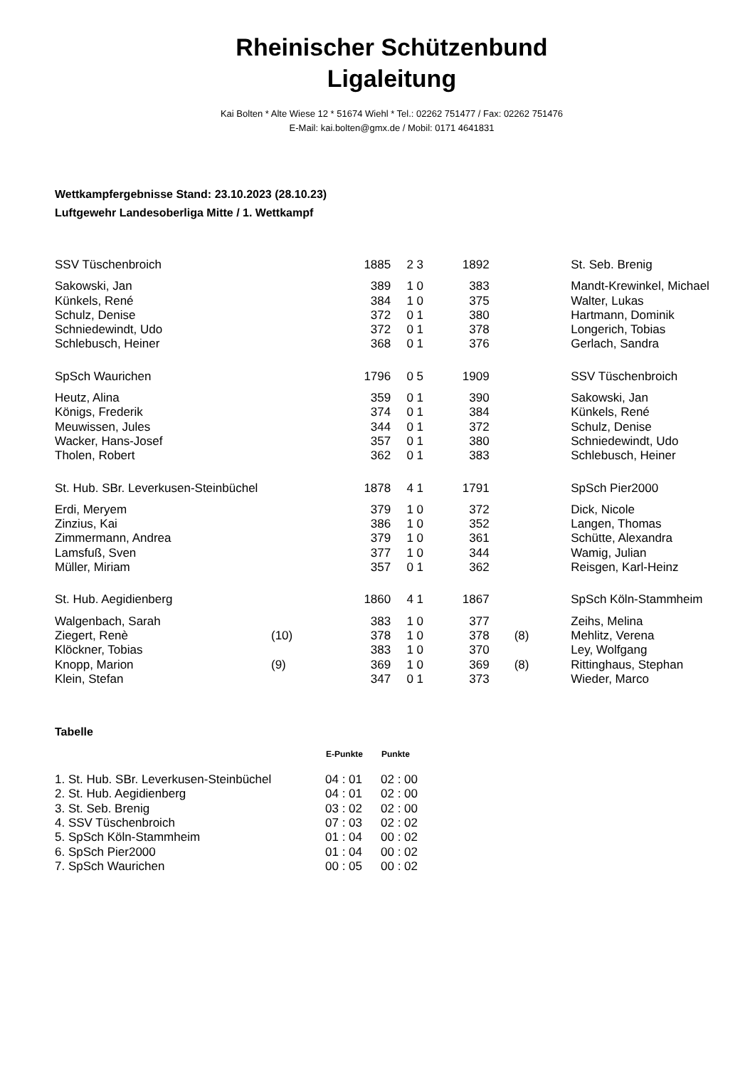Rheinischer Schützenbund
Ligaleitung
Kai Bolten * Alte Wiese 12 * 51674 Wiehl * Tel.: 02262 751477 / Fax: 02262 751476
E-Mail: kai.bolten@gmx.de / Mobil: 0171 4641831
Wettkampfergebnisse Stand: 23.10.2023 (28.10.23)
Luftgewehr Landesoberliga Mitte / 1. Wettkampf
| SSV Tüschenbroich | | 1885 | | 2 3 | 1892 | | St. Seb. Brenig |
| Sakowski, Jan | | 389 | | 1 0 | 383 | | Mandt-Krewinkel, Michael |
| Künkels, René | | 384 | | 1 0 | 375 | | Walter, Lukas |
| Schulz, Denise | | 372 | | 0 1 | 380 | | Hartmann, Dominik |
| Schniedewindt, Udo | | 372 | | 0 1 | 378 | | Longerich, Tobias |
| Schlebusch, Heiner | | 368 | | 0 1 | 376 | | Gerlach, Sandra |
| SpSch Waurichen | | 1796 | | 0 5 | 1909 | | SSV Tüschenbroich |
| Heutz, Alina | | 359 | | 0 1 | 390 | | Sakowski, Jan |
| Königs, Frederik | | 374 | | 0 1 | 384 | | Künkels, René |
| Meuwissen, Jules | | 344 | | 0 1 | 372 | | Schulz, Denise |
| Wacker, Hans-Josef | | 357 | | 0 1 | 380 | | Schniedewindt, Udo |
| Tholen, Robert | | 362 | | 0 1 | 383 | | Schlebusch, Heiner |
| St. Hub. SBr. Leverkusen-Steinbüchel | | 1878 | | 4 1 | 1791 | | SpSch Pier2000 |
| Erdi, Meryem | | 379 | | 1 0 | 372 | | Dick, Nicole |
| Zinzius, Kai | | 386 | | 1 0 | 352 | | Langen, Thomas |
| Zimmermann, Andrea | | 379 | | 1 0 | 361 | | Schütte, Alexandra |
| Lamsfuß, Sven | | 377 | | 1 0 | 344 | | Wamig, Julian |
| Müller, Miriam | | 357 | | 0 1 | 362 | | Reisgen, Karl-Heinz |
| St. Hub. Aegidienberg | | 1860 | | 4 1 | 1867 | | SpSch Köln-Stammheim |
| Walgenbach, Sarah | | 383 | | 1 0 | 377 | | Zeihs, Melina |
| Ziegert, Renè | (10) | 378 | | 1 0 | 378 | (8) | Mehlitz, Verena |
| Klöckner, Tobias | | 383 | | 1 0 | 370 | | Ley, Wolfgang |
| Knopp, Marion | (9) | 369 | | 1 0 | 369 | (8) | Rittinghaus, Stephan |
| Klein, Stefan | | 347 | | 0 1 | 373 | | Wieder, Marco |
Tabelle
| | E-Punkte | Punkte |
| --- | --- | --- |
| 1. St. Hub. SBr. Leverkusen-Steinbüchel | 04 : 01 | 02 : 00 |
| 2. St. Hub. Aegidienberg | 04 : 01 | 02 : 00 |
| 3. St. Seb. Brenig | 03 : 02 | 02 : 00 |
| 4. SSV Tüschenbroich | 07 : 03 | 02 : 02 |
| 5. SpSch Köln-Stammheim | 01 : 04 | 00 : 02 |
| 6. SpSch Pier2000 | 01 : 04 | 00 : 02 |
| 7. SpSch Waurichen | 00 : 05 | 00 : 02 |